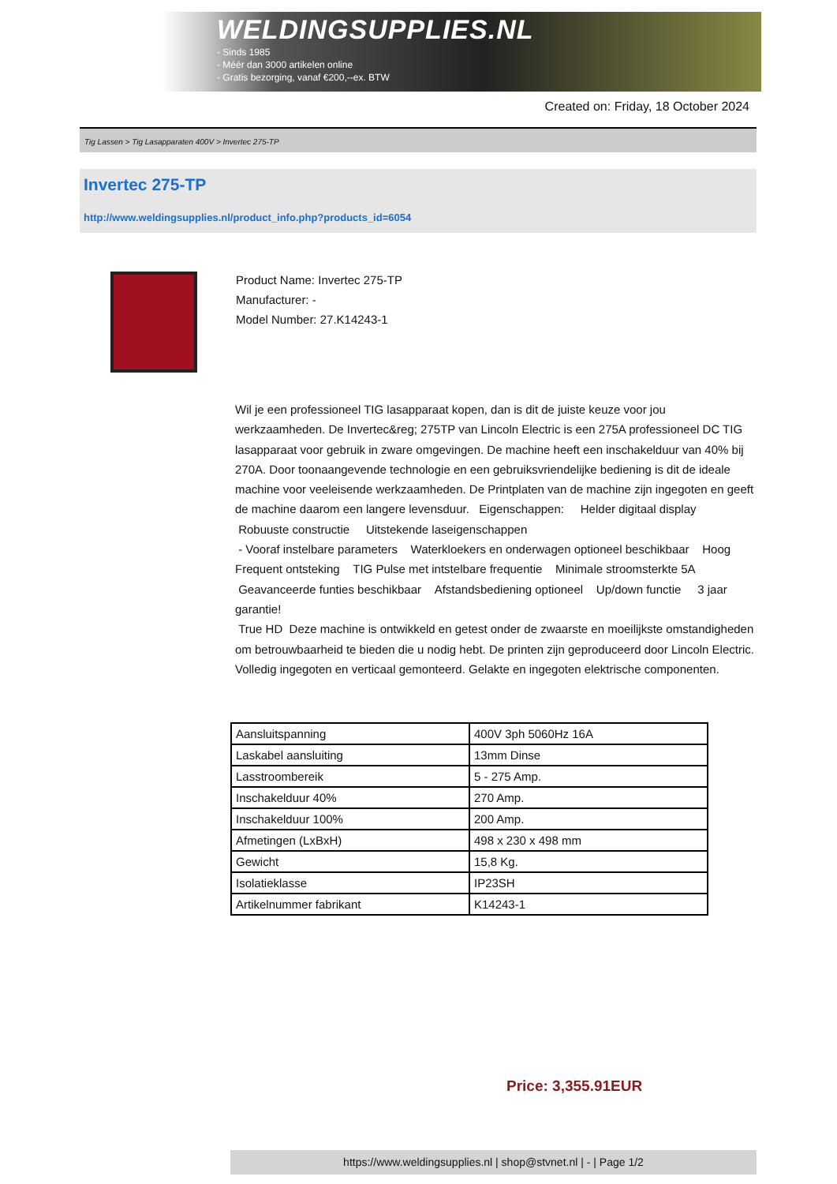WELDINGSUPPLIES.NL
- Sinds 1985
- Méér dan 3000 artikelen online
- Gratis bezorging, vanaf €200,--ex. BTW
Created on: Friday, 18 October 2024
Tig Lassen > Tig Lasapparaten 400V > Invertec 275-TP
Invertec 275-TP
http://www.weldingsupplies.nl/product_info.php?products_id=6054
Product Name: Invertec 275-TP
Manufacturer: -
Model Number: 27.K14243-1
Wil je een professioneel TIG lasapparaat kopen, dan is dit de juiste keuze voor jou werkzaamheden. De Invertec&reg; 275TP van Lincoln Electric is een 275A professioneel DC TIG lasapparaat voor gebruik in zware omgevingen. De machine heeft een inschakelduur van 40% bij 270A. Door toonaangevende technologie en een gebruiksvriendelijke bediening is dit de ideale machine voor veeleisende werkzaamheden. De Printplaten van de machine zijn ingegoten en geeft de machine daarom een langere levensduur. Eigenschappen: Helder digitaal display Robuuste constructie Uitstekende laseigenschappen
- Vooraf instelbare parameters Waterkloekers en onderwagen optioneel beschikbaar Hoog Frequent ontsteking TIG Pulse met intstelbare frequentie Minimale stroomsterkte 5A Geavanceerde funties beschikbaar Afstandsbediening optioneel Up/down functie 3 jaar garantie!
True HD Deze machine is ontwikkeld en getest onder de zwaarste en moeilijkste omstandigheden om betrouwbaarheid te bieden die u nodig hebt. De printen zijn geproduceerd door Lincoln Electric. Volledig ingegoten en verticaal gemonteerd. Gelakte en ingegoten elektrische componenten.
| Aansluitspanning | 400V 3ph 5060Hz 16A |
| Laskabel aansluiting | 13mm Dinse |
| Lasstroombereik | 5 - 275 Amp. |
| Inschakelduur 40% | 270 Amp. |
| Inschakelduur 100% | 200 Amp. |
| Afmetingen (LxBxH) | 498 x 230 x 498 mm |
| Gewicht | 15,8 Kg. |
| Isolatieklasse | IP23SH |
| Artikelnummer fabrikant | K14243-1 |
Price: 3,355.91EUR
https://www.weldingsupplies.nl | shop@stvnet.nl | - | Page 1/2